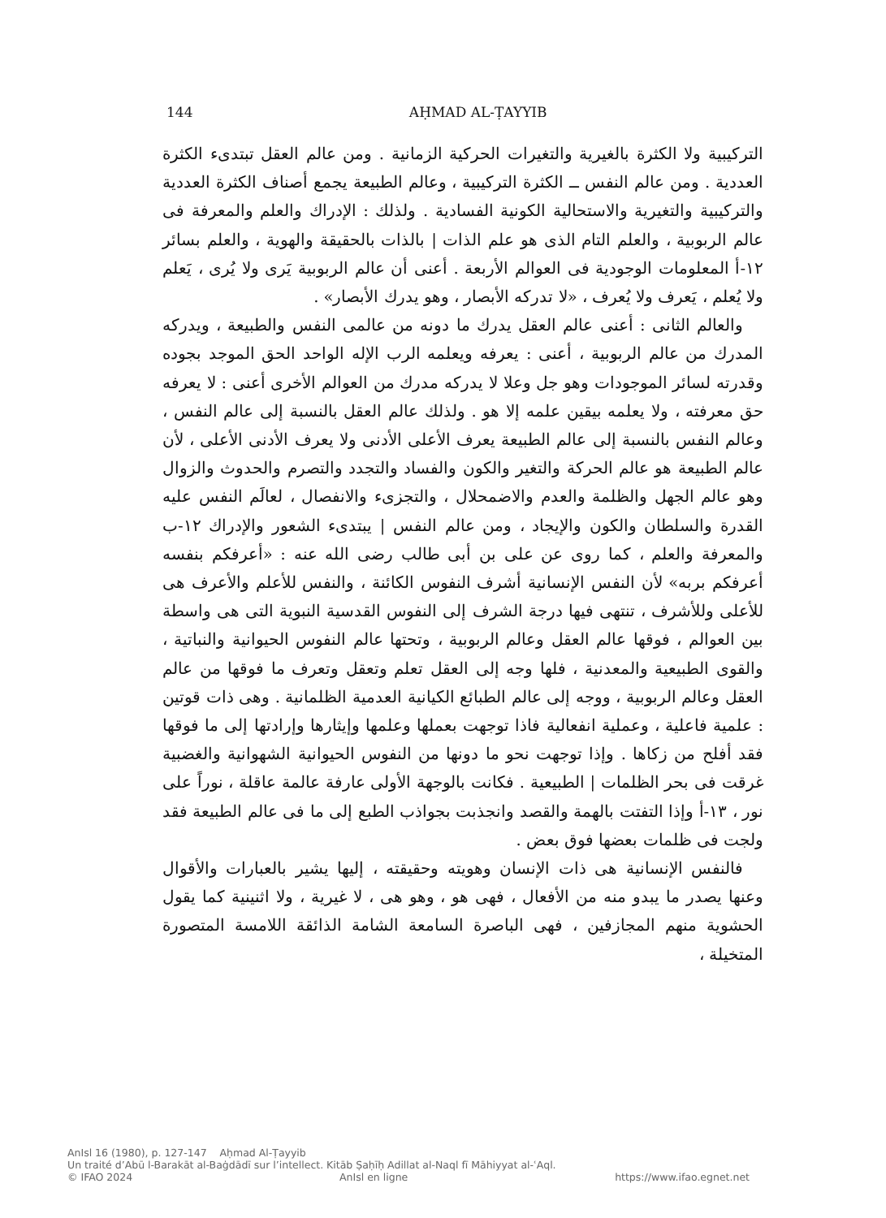144 AḤMAD AL-ṬAYYIB
التركيبية ولا الكثرة بالغيرية والتغيرات الحركية الزمانية . ومن عالم العقل تبتدىء الكثرة العددية . ومن عالم النفس ــ الكثرة التركيبية ، وعالم الطبيعة يجمع أصناف الكثرة العددية والتركيبية والتغيرية والاستحالية الكونية الفسادية . ولذلك : الإدراك والعلم والمعرفة فى عالم الربوبية ، والعلم التام الذى هو علم الذات | بالذات بالحقيقة والهوية ، والعلم بسائر ١٢-أ المعلومات الوجودية فى العوالم الأربعة . أعنى أن عالم الربوبية يَرى ولا يُرى ، يَعلم ولا يُعلم ، يَعرف ولا يُعرف ، «لا تدركه الأبصار ، وهو يدرك الأبصار» .
والعالم الثانى : أعنى عالم العقل يدرك ما دونه من عالمى النفس والطبيعة ، ويدركه المدرك من عالم الربوبية ، أعنى : يعرفه ويعلمه الرب الإله الواحد الحق الموجد بجوده وقدرته لسائر الموجودات وهو جل وعلا لا يدركه مدرك من العوالم الأخرى أعنى : لا يعرفه حق معرفته ، ولا يعلمه بيقين علمه إلا هو . ولذلك عالم العقل بالنسبة إلى عالم النفس ، وعالم النفس بالنسبة إلى عالم الطبيعة يعرف الأعلى الأدنى ولا يعرف الأدنى الأعلى ، لأن عالم الطبيعة هو عالم الحركة والتغير والكون والفساد والتجدد والتصرم والحدوث والزوال وهو عالم الجهل والظلمة والعدم والاضمحلال ، والتجزىء والانفصال ، لعالَم النفس عليه القدرة والسلطان والكون والإيجاد ، ومن عالم النفس | يبتدىء الشعور والإدراك ١٢-ب والمعرفة والعلم ، كما روى عن على بن أبى طالب رضى الله عنه : «أعرفكم بنفسه أعرفكم بربه» لأن النفس الإنسانية أشرف النفوس الكائنة ، والنفس للأعلم والأعرف هى للأعلى وللأشرف ، تنتهى فيها درجة الشرف إلى النفوس القدسية النبوية التى هى واسطة بين العوالم ، فوقها عالم العقل وعالم الربوبية ، وتحتها عالم النفوس الحيوانية والنباتية ، والقوى الطبيعية والمعدنية ، فلها وجه إلى العقل تعلم وتعقل وتعرف ما فوقها من عالم العقل وعالم الربوبية ، ووجه إلى عالم الطبائع الكيانية العدمية الظلمانية . وهى ذات قوتين : علمية فاعلية ، وعملية انفعالية فاذا توجهت بعملها وعلمها وإيثارها وإرادتها إلى ما فوقها فقد أفلح من زكاها . وإذا توجهت نحو ما دونها من النفوس الحيوانية الشهوانية والغضبية غرقت فى بحر الظلمات | الطبيعية . فكانت بالوجهة الأولى عارفة عالمة عاقلة ، نوراً على نور ، ١٣-أ وإذا التفتت بالهمة والقصد وانجذبت بجواذب الطبع إلى ما فى عالم الطبيعة فقد ولجت فى ظلمات بعضها فوق بعض .
فالنفس الإنسانية هى ذات الإنسان وهويته وحقيقته ، إليها يشير بالعبارات والأقوال وعنها يصدر ما يبدو منه من الأفعال ، فهى هو ، وهو هى ، لا غيرية ، ولا اثنينية كما يقول الحشوية منهم المجازفين ، فهى الباصرة السامعة الشامة الذائقة اللامسة المتصورة المتخيلة ،
AnIsl 16 (1980), p. 127-147 Aḥmad Al-Ṭayyib
Un traité d’Abū l-Barakāt al-Baġdādī sur l’intellect. Kitāb Ṣaḥīḥ Adillat al-Naql fī Māhiyyat al-ʿAql.
© IFAO 2024 AnIsl en ligne https://www.ifao.egnet.net